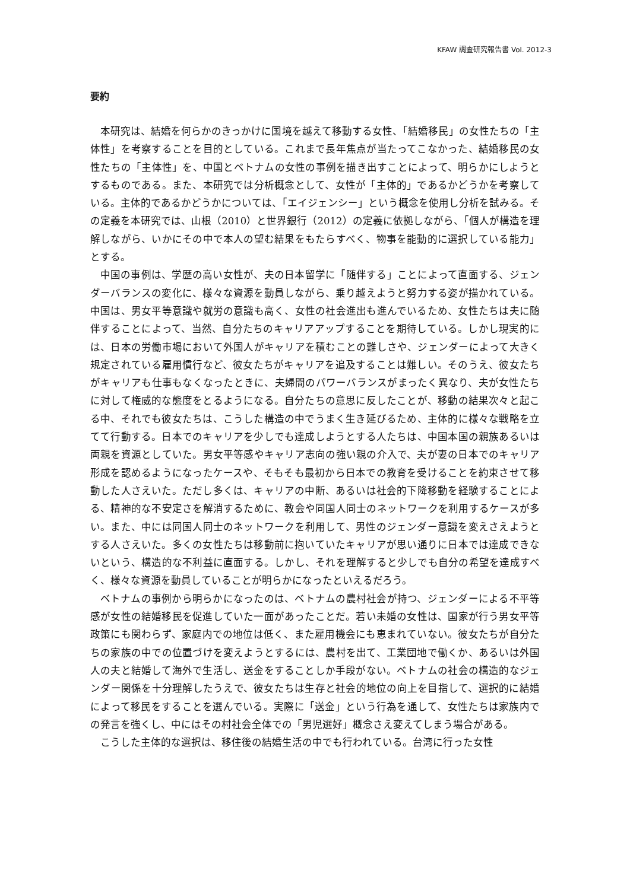KFAW 調査研究報告書 Vol. 2012-3
要約
本研究は、結婚を何らかのきっかけに国境を越えて移動する女性、「結婚移民」の女性たちの「主体性」を考察することを目的としている。これまで長年焦点が当たってこなかった、結婚移民の女性たちの「主体性」を、中国とベトナムの女性の事例を描き出すことによって、明らかにしようとするものである。また、本研究では分析概念として、女性が「主体的」であるかどうかを考察している。主体的であるかどうかについては、「エイジェンシー」という概念を使用し分析を試みる。その定義を本研究では、山根（2010）と世界銀行（2012）の定義に依拠しながら、「個人が構造を理解しながら、いかにその中で本人の望む結果をもたらすべく、物事を能動的に選択している能力」とする。
中国の事例は、学歴の高い女性が、夫の日本留学に「随伴する」ことによって直面する、ジェンダーバランスの変化に、様々な資源を動員しながら、乗り越えようと努力する姿が描かれている。中国は、男女平等意識や就労の意識も高く、女性の社会進出も進んでいるため、女性たちは夫に随伴することによって、当然、自分たちのキャリアアップすることを期待している。しかし現実的には、日本の労働市場において外国人がキャリアを積むことの難しさや、ジェンダーによって大きく規定されている雇用慣行など、彼女たちがキャリアを追及することは難しい。そのうえ、彼女たちがキャリアも仕事もなくなったときに、夫婦間のパワーバランスがまったく異なり、夫が女性たちに対して権威的な態度をとるようになる。自分たちの意思に反したことが、移動の結果次々と起こる中、それでも彼女たちは、こうした構造の中でうまく生き延びるため、主体的に様々な戦略を立てて行動する。日本でのキャリアを少しでも達成しようとする人たちは、中国本国の親族あるいは両親を資源としていた。男女平等感やキャリア志向の強い親の介入で、夫が妻の日本でのキャリア形成を認めるようになったケースや、そもそも最初から日本での教育を受けることを約束させて移動した人さえいた。ただし多くは、キャリアの中断、あるいは社会的下降移動を経験することによる、精神的な不安定さを解消するために、教会や同国人同士のネットワークを利用するケースが多い。また、中には同国人同士のネットワークを利用して、男性のジェンダー意識を変えさえようとする人さえいた。多くの女性たちは移動前に抱いていたキャリアが思い通りに日本では達成できないという、構造的な不利益に直面する。しかし、それを理解すると少しでも自分の希望を達成すべく、様々な資源を動員していることが明らかになったといえるだろう。
ベトナムの事例から明らかになったのは、ベトナムの農村社会が持つ、ジェンダーによる不平等感が女性の結婚移民を促進していた一面があったことだ。若い未婚の女性は、国家が行う男女平等政策にも関わらず、家庭内での地位は低く、また雇用機会にも恵まれていない。彼女たちが自分たちの家族の中での位置づけを変えようとするには、農村を出て、工業団地で働くか、あるいは外国人の夫と結婚して海外で生活し、送金をすることしか手段がない。ベトナムの社会の構造的なジェンダー関係を十分理解したうえで、彼女たちは生存と社会的地位の向上を目指して、選択的に結婚によって移民をすることを選んでいる。実際に「送金」という行為を通して、女性たちは家族内での発言を強くし、中にはその村社会全体での「男児選好」概念さえ変えてしまう場合がある。
こうした主体的な選択は、移住後の結婚生活の中でも行われている。台湾に行った女性